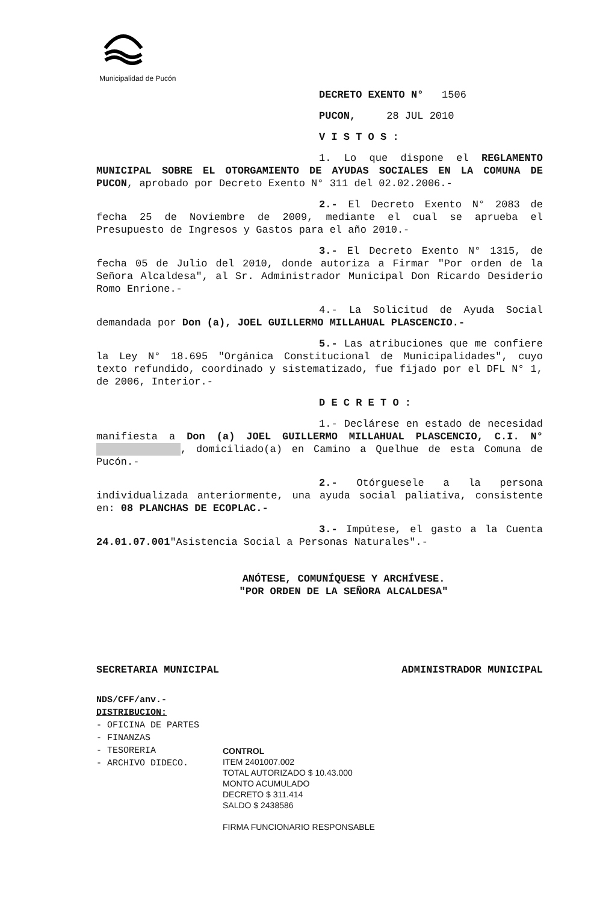Municipalidad de Pucón
DECRETO EXENTO N° 1506
PUCON, 28 JUL 2010
V I S T O S :
1. Lo que dispone el REGLAMENTO MUNICIPAL SOBRE EL OTORGAMIENTO DE AYUDAS SOCIALES EN LA COMUNA DE PUCON, aprobado por Decreto Exento N° 311 del 02.02.2006.-
2.- El Decreto Exento N° 2083 de fecha 25 de Noviembre de 2009, mediante el cual se aprueba el Presupuesto de Ingresos y Gastos para el año 2010.-
3.- El Decreto Exento N° 1315, de fecha 05 de Julio del 2010, donde autoriza a Firmar "Por orden de la Señora Alcaldesa", al Sr. Administrador Municipal Don Ricardo Desiderio Romo Enrione.-
4.- La Solicitud de Ayuda Social demandada por Don (a), JOEL GUILLERMO MILLAHUAL PLASCENCIO.-
5.- Las atribuciones que me confiere la Ley N° 18.695 "Orgánica Constitucional de Municipalidades", cuyo texto refundido, coordinado y sistematizado, fue fijado por el DFL N° 1, de 2006, Interior.-
D E C R E T O :
1.- Declárese en estado de necesidad manifiesta a Don (a) JOEL GUILLERMO MILLAHUAL PLASCENCIO, C.I. N° , domiciliado(a) en Camino a Quelhue de esta Comuna de Pucón.-
2.- Otórguesele a la persona individualizada anteriormente, una ayuda social paliativa, consistente en: 08 PLANCHAS DE ECOPLAC.-
3.- Impútese, el gasto a la Cuenta 24.01.07.001"Asistencia Social a Personas Naturales".-
ANÓTESE, COMUNÍQUESE Y ARCHÍVESE.
"POR ORDEN DE LA SEÑORA ALCALDESA"
SECRETARIA MUNICIPAL ADMINISTRADOR MUNICIPAL
NDS/CFF/anv.-
DISTRIBUCION:
- OFICINA DE PARTES
- FINANZAS
- TESORERIA
- ARCHIVO DIDECO.
CONTROL
ITEM 2401007.002
TOTAL AUTORIZADO $ 10.43.000
MONTO ACUMULADO
DECRETO $ 311.414
SALDO $ 2438586
FIRMA FUNCIONARIO RESPONSABLE